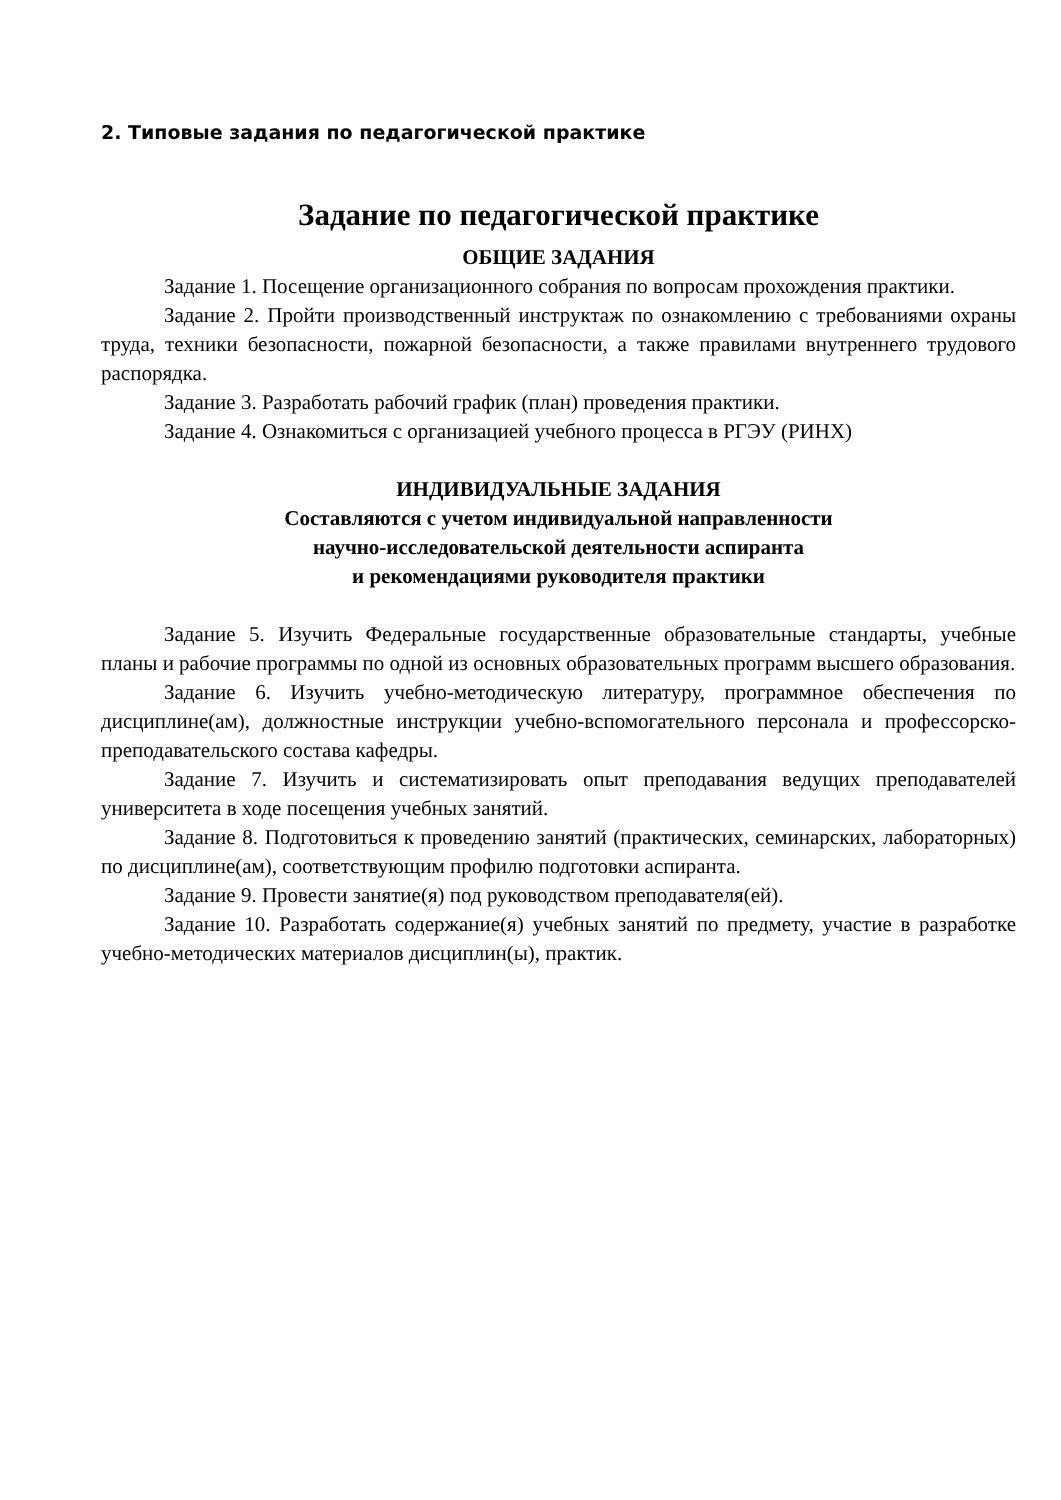2. Типовые задания по педагогической практике
Задание по педагогической практике
ОБЩИЕ ЗАДАНИЯ
Задание 1. Посещение организационного собрания по вопросам прохождения практики.
Задание 2. Пройти производственный инструктаж по ознакомлению с требованиями охраны труда, техники безопасности, пожарной безопасности, а также правилами внутреннего трудового распорядка.
Задание 3. Разработать рабочий график (план) проведения практики.
Задание 4. Ознакомиться с организацией учебного процесса в РГЭУ (РИНХ)
ИНДИВИДУАЛЬНЫЕ ЗАДАНИЯ
Составляются с учетом индивидуальной направленности
научно-исследовательской деятельности аспиранта
и рекомендациями руководителя практики
Задание 5. Изучить Федеральные государственные образовательные стандарты, учебные планы и рабочие программы по одной из основных образовательных программ высшего образования.
Задание 6. Изучить учебно-методическую литературу, программное обеспечения по дисциплине(ам), должностные инструкции учебно-вспомогательного персонала и профессорско-преподавательского состава кафедры.
Задание 7. Изучить и систематизировать опыт преподавания ведущих преподавателей университета в ходе посещения учебных занятий.
Задание 8. Подготовиться к проведению занятий (практических, семинарских, лабораторных) по дисциплине(ам), соответствующим профилю подготовки аспиранта.
Задание 9. Провести занятие(я) под руководством преподавателя(ей).
Задание 10. Разработать содержание(я) учебных занятий по предмету, участие в разработке учебно-методических материалов дисциплин(ы), практик.